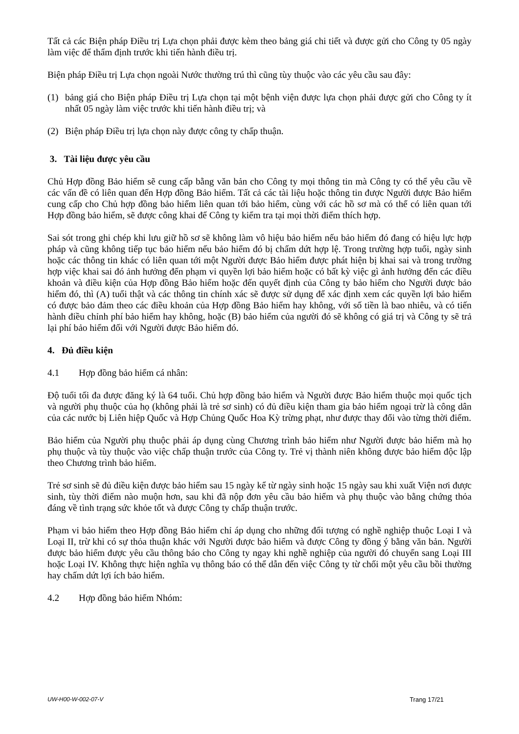Tất cả các Biện pháp Điều trị Lựa chọn phải được kèm theo bảng giá chi tiết và được gửi cho Công ty 05 ngày làm việc để thẩm định trước khi tiến hành điều trị.
Biện pháp Điều trị Lựa chọn ngoài Nước thường trú thì cũng tùy thuộc vào các yêu cầu sau đây:
(1) bảng giá cho Biện pháp Điều trị Lựa chọn tại một bệnh viện được lựa chọn phải được gửi cho Công ty ít nhất 05 ngày làm việc trước khi tiến hành điều trị; và
(2) Biện pháp Điều trị lựa chọn này được công ty chấp thuận.
3. Tài liệu được yêu cầu
Chủ Hợp đồng Bảo hiểm sẽ cung cấp bằng văn bản cho Công ty mọi thông tin mà Công ty có thể yêu cầu về các vấn đề có liên quan đến Hợp đồng Bảo hiểm. Tất cả các tài liệu hoặc thông tin được Người được Bảo hiểm cung cấp cho Chủ hợp đồng bảo hiểm liên quan tới bảo hiểm, cùng với các hồ sơ mà có thể có liên quan tới Hợp đồng bảo hiểm, sẽ được công khai để Công ty kiểm tra tại mọi thời điểm thích hợp.
Sai sót trong ghi chép khi lưu giữ hồ sơ sẽ không làm vô hiệu bảo hiểm nếu bảo hiểm đó đang có hiệu lực hợp pháp và cũng không tiếp tục bảo hiểm nếu bảo hiểm đó bị chấm dứt hợp lệ. Trong trường hợp tuổi, ngày sinh hoặc các thông tin khác có liên quan tới một Người được Bảo hiểm được phát hiện bị khai sai và trong trường hợp việc khai sai đó ảnh hưởng đến phạm vi quyền lợi bảo hiểm hoặc có bất kỳ việc gì ảnh hưởng đến các điều khoản và điều kiện của Hợp đồng Bảo hiểm hoặc đến quyết định của Công ty bảo hiểm cho Người được bảo hiểm đó, thì (A) tuổi thật và các thông tin chính xác sẽ được sử dụng để xác định xem các quyền lợi bảo hiểm có được bảo đảm theo các điều khoản của Hợp đồng Bảo hiểm hay không, với số tiền là bao nhiêu, và có tiến hành điều chỉnh phí bảo hiểm hay không, hoặc (B) bảo hiểm của người đó sẽ không có giá trị và Công ty sẽ trả lại phí bảo hiểm đối với Người được Bảo hiểm đó.
4. Đủ điều kiện
4.1 Hợp đồng bảo hiểm cá nhân:
Độ tuổi tối đa được đăng ký là 64 tuổi. Chủ hợp đồng bảo hiểm và Người được Bảo hiểm thuộc mọi quốc tịch và người phụ thuộc của họ (không phải là trẻ sơ sinh) có đủ điều kiện tham gia bảo hiểm ngoại trừ là công dân của các nước bị Liên hiệp Quốc và Hợp Chủng Quốc Hoa Kỳ trừng phạt, như được thay đổi vào từng thời điểm.
Bảo hiểm của Người phụ thuộc phải áp dụng cùng Chương trình bảo hiểm như Người được bảo hiểm mà họ phụ thuộc và tùy thuộc vào việc chấp thuận trước của Công ty. Trẻ vị thành niên không được bảo hiểm độc lập theo Chương trình bảo hiểm.
Trẻ sơ sinh sẽ đủ điều kiện được bảo hiểm sau 15 ngày kể từ ngày sinh hoặc 15 ngày sau khi xuất Viện nơi được sinh, tùy thời điểm nào muộn hơn, sau khi đã nộp đơn yêu cầu bảo hiểm và phụ thuộc vào bằng chứng thỏa đáng về tình trạng sức khỏe tốt và được Công ty chấp thuận trước.
Phạm vi bảo hiểm theo Hợp đồng Bảo hiểm chỉ áp dụng cho những đối tượng có nghề nghiệp thuộc Loại I và Loại II, trừ khi có sự thỏa thuận khác với Người được bảo hiểm và được Công ty đồng ý bằng văn bản. Người được bảo hiểm được yêu cầu thông báo cho Công ty ngay khi nghề nghiệp của người đó chuyển sang Loại III hoặc Loại IV. Không thực hiện nghĩa vụ thông báo có thể dẫn đến việc Công ty từ chối một yêu cầu bồi thường hay chấm dứt lợi ích bảo hiểm.
4.2 Hợp đồng bảo hiểm Nhóm:
UW-H00-W-002-07-V Trang 17/21